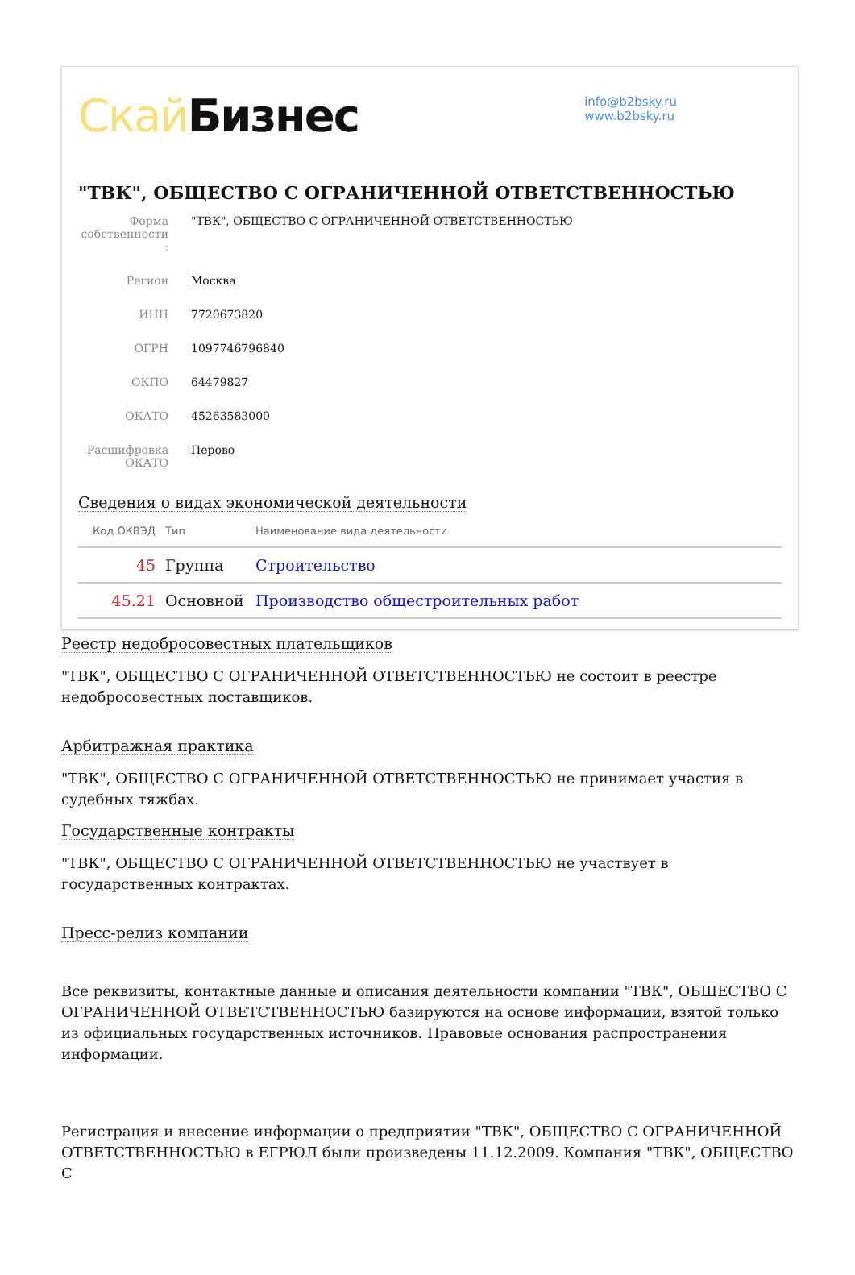Скай Бизнес
info@b2bsky.ru
www.b2bsky.ru
"ТВК", ОБЩЕСТВО С ОГРАНИЧЕННОЙ ОТВЕТСТВЕННОСТЬЮ
| Форма собственности : | "ТВК", ОБЩЕСТВО С ОГРАНИЧЕННОЙ ОТВЕТСТВЕННОСТЬЮ |
| Регион | Москва |
| ИНН | 7720673820 |
| ОГРН | 1097746796840 |
| ОКПО | 64479827 |
| ОКАТО | 45263583000 |
| Расшифровка ОКАТО | Перово |
Сведения о видах экономической деятельности
| Код ОКВЭД | Тип | Наименование вида деятельности |
| --- | --- | --- |
| 45 | Группа | Строительство |
| 45.21 | Основной | Производство общестроительных работ |
Реестр недобросовестных плательщиков
"ТВК", ОБЩЕСТВО С ОГРАНИЧЕННОЙ ОТВЕТСТВЕННОСТЬЮ не состоит в реестре недобросовестных поставщиков.
Арбитражная практика
"ТВК", ОБЩЕСТВО С ОГРАНИЧЕННОЙ ОТВЕТСТВЕННОСТЬЮ не принимает участия в судебных тяжбах.
Государственные контракты
"ТВК", ОБЩЕСТВО С ОГРАНИЧЕННОЙ ОТВЕТСТВЕННОСТЬЮ не участвует в государственных контрактах.
Пресс-релиз компании
Все реквизиты, контактные данные и описания деятельности компании "ТВК", ОБЩЕСТВО С ОГРАНИЧЕННОЙ ОТВЕТСТВЕННОСТЬЮ базируются на основе информации, взятой только из официальных государственных источников. Правовые основания распространения информации.
Регистрация и внесение информации о предприятии "ТВК", ОБЩЕСТВО С ОГРАНИЧЕННОЙ ОТВЕТСТВЕННОСТЬЮ в ЕГРЮЛ были произведены 11.12.2009. Компания "ТВК", ОБЩЕСТВО С